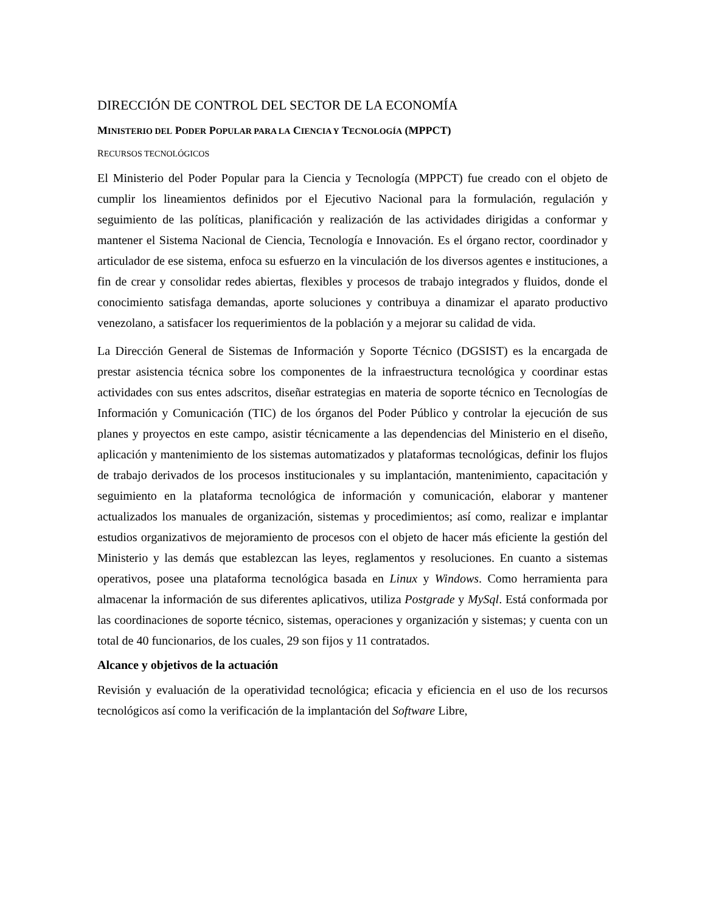DIRECCIÓN DE CONTROL DEL SECTOR DE LA ECONOMÍA
MINISTERIO DEL PODER POPULAR PARA LA CIENCIA Y TECNOLOGÍA (MPPCT)
RECURSOS TECNOLÓGICOS
El Ministerio del Poder Popular para la Ciencia y Tecnología (MPPCT) fue creado con el objeto de cumplir los lineamientos definidos por el Ejecutivo Nacional para la formulación, regulación y seguimiento de las políticas, planificación y realización de las actividades dirigidas a conformar y mantener el Sistema Nacional de Ciencia, Tecnología e Innovación. Es el órgano rector, coordinador y articulador de ese sistema, enfoca su esfuerzo en la vinculación de los diversos agentes e instituciones, a fin de crear y consolidar redes abiertas, flexibles y procesos de trabajo integrados y fluidos, donde el conocimiento satisfaga demandas, aporte soluciones y contribuya a dinamizar el aparato productivo venezolano, a satisfacer los requerimientos de la población y a mejorar su calidad de vida.
La Dirección General de Sistemas de Información y Soporte Técnico (DGSIST) es la encargada de prestar asistencia técnica sobre los componentes de la infraestructura tecnológica y coordinar estas actividades con sus entes adscritos, diseñar estrategias en materia de soporte técnico en Tecnologías de Información y Comunicación (TIC) de los órganos del Poder Público y controlar la ejecución de sus planes y proyectos en este campo, asistir técnicamente a las dependencias del Ministerio en el diseño, aplicación y mantenimiento de los sistemas automatizados y plataformas tecnológicas, definir los flujos de trabajo derivados de los procesos institucionales y su implantación, mantenimiento, capacitación y seguimiento en la plataforma tecnológica de información y comunicación, elaborar y mantener actualizados los manuales de organización, sistemas y procedimientos; así como, realizar e implantar estudios organizativos de mejoramiento de procesos con el objeto de hacer más eficiente la gestión del Ministerio y las demás que establezcan las leyes, reglamentos y resoluciones. En cuanto a sistemas operativos, posee una plataforma tecnológica basada en Linux y Windows. Como herramienta para almacenar la información de sus diferentes aplicativos, utiliza Postgrade y MySql. Está conformada por las coordinaciones de soporte técnico, sistemas, operaciones y organización y sistemas; y cuenta con un total de 40 funcionarios, de los cuales, 29 son fijos y 11 contratados.
Alcance y objetivos de la actuación
Revisión y evaluación de la operatividad tecnológica; eficacia y eficiencia en el uso de los recursos tecnológicos así como la verificación de la implantación del Software Libre,